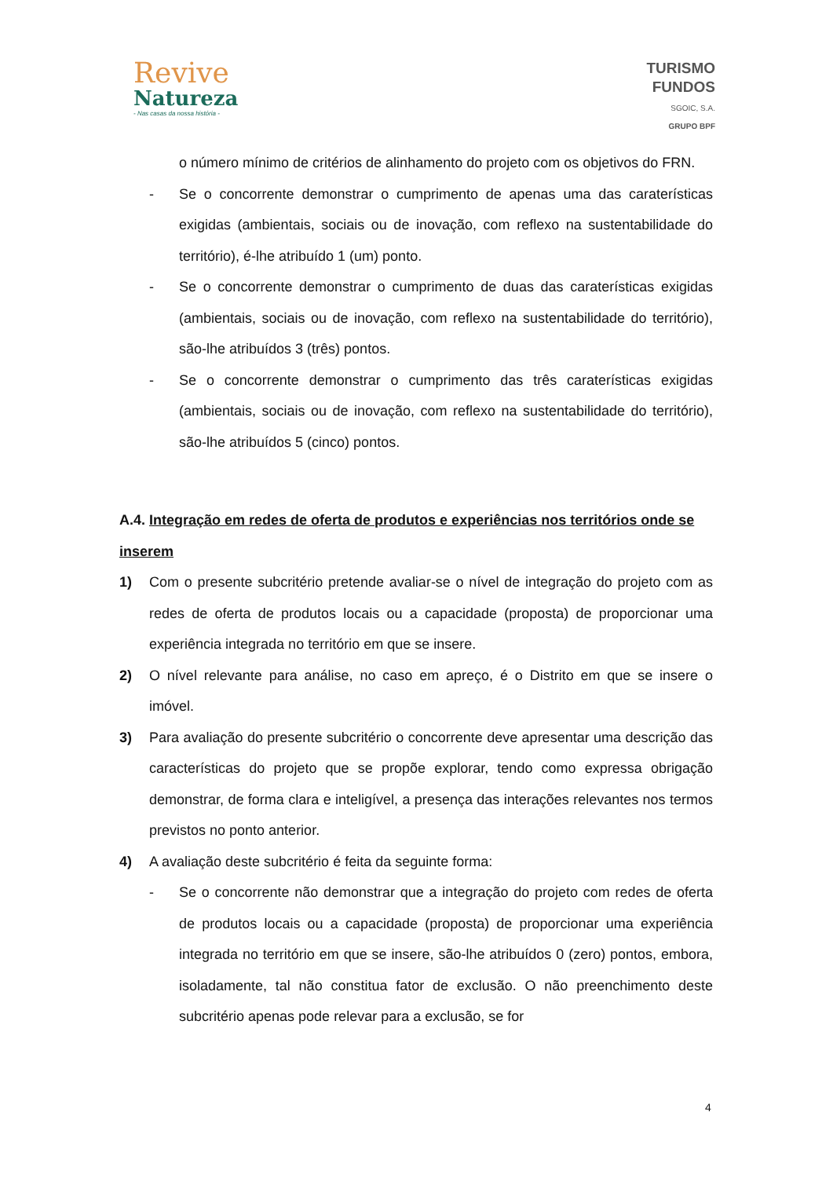Revive
Natureza
- Nas casas da nossa história -
TURISMO
FUNDOS
SGOIC, S.A.
GRUPO BPF
o número mínimo de critérios de alinhamento do projeto com os objetivos do FRN.
- Se o concorrente demonstrar o cumprimento de apenas uma das caraterísticas exigidas (ambientais, sociais ou de inovação, com reflexo na sustentabilidade do território), é-lhe atribuído 1 (um) ponto.
- Se o concorrente demonstrar o cumprimento de duas das caraterísticas exigidas (ambientais, sociais ou de inovação, com reflexo na sustentabilidade do território), são-lhe atribuídos 3 (três) pontos.
- Se o concorrente demonstrar o cumprimento das três caraterísticas exigidas (ambientais, sociais ou de inovação, com reflexo na sustentabilidade do território), são-lhe atribuídos 5 (cinco) pontos.
A.4. Integração em redes de oferta de produtos e experiências nos territórios onde se inserem
1) Com o presente subcritério pretende avaliar-se o nível de integração do projeto com as redes de oferta de produtos locais ou a capacidade (proposta) de proporcionar uma experiência integrada no território em que se insere.
2) O nível relevante para análise, no caso em apreço, é o Distrito em que se insere o imóvel.
3) Para avaliação do presente subcritério o concorrente deve apresentar uma descrição das características do projeto que se propõe explorar, tendo como expressa obrigação demonstrar, de forma clara e inteligível, a presença das interações relevantes nos termos previstos no ponto anterior.
4) A avaliação deste subcritério é feita da seguinte forma:
- Se o concorrente não demonstrar que a integração do projeto com redes de oferta de produtos locais ou a capacidade (proposta) de proporcionar uma experiência integrada no território em que se insere, são-lhe atribuídos 0 (zero) pontos, embora, isoladamente, tal não constitua fator de exclusão. O não preenchimento deste subcritério apenas pode relevar para a exclusão, se for
4